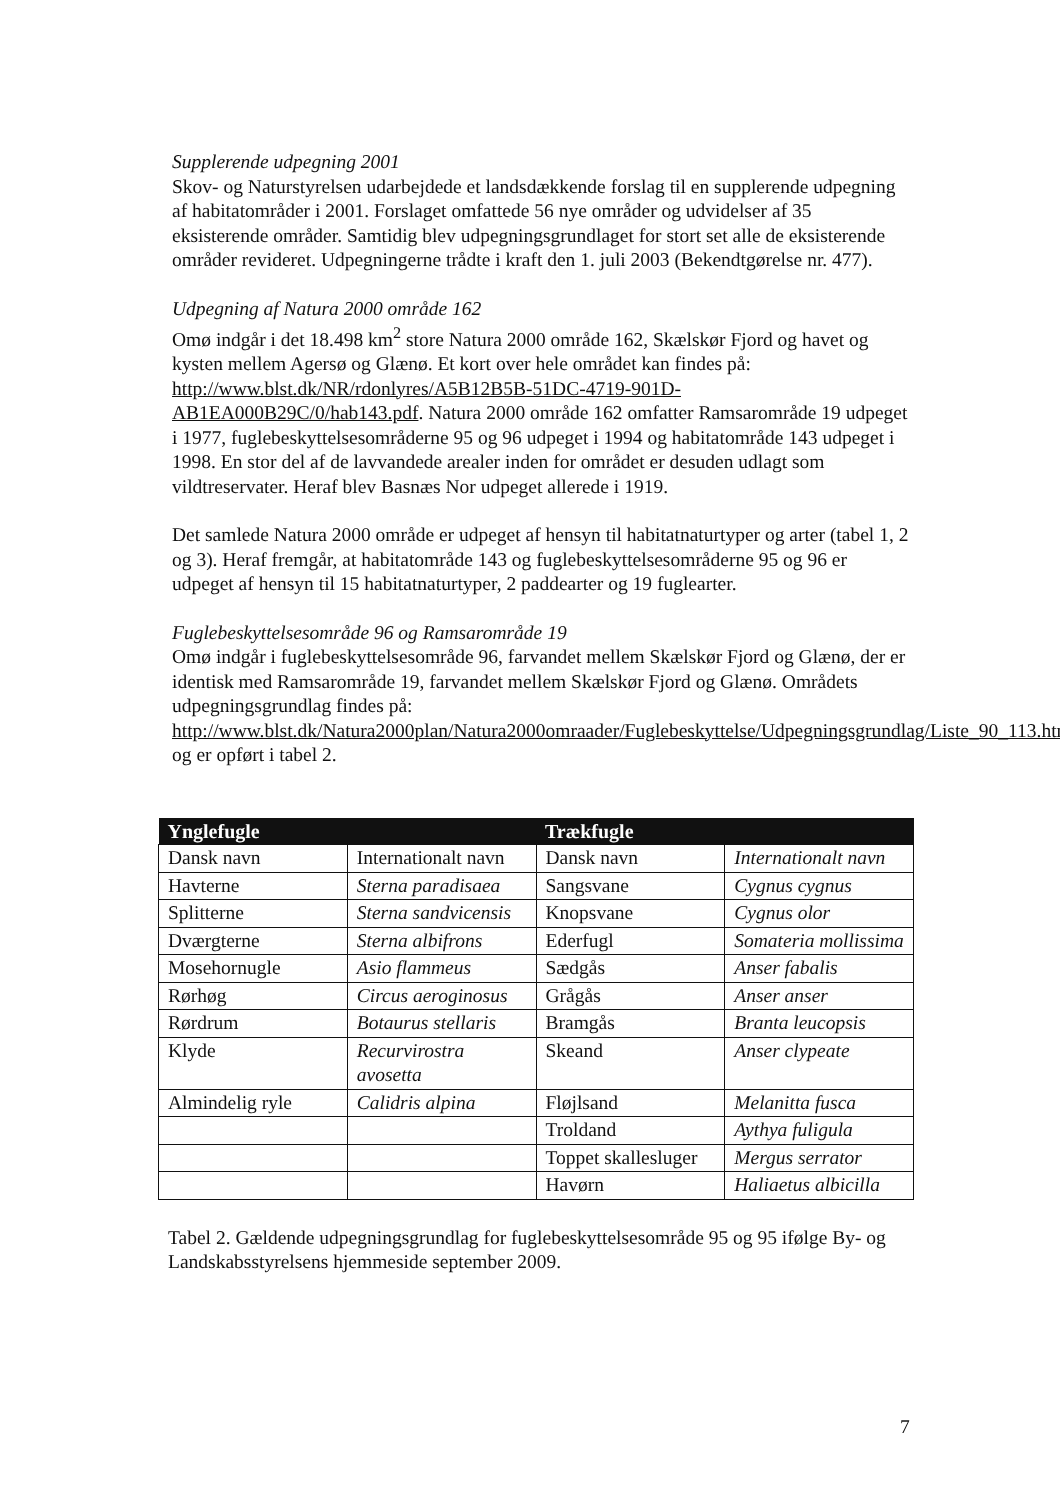Supplerende udpegning 2001
Skov- og Naturstyrelsen udarbejdede et landsdækkende forslag til en supplerende udpegning af habitatområder i 2001. Forslaget omfattede 56 nye områder og udvidelser af 35 eksisterende områder. Samtidig blev udpegningsgrundlaget for stort set alle de eksisterende områder revideret. Udpegningerne trådte i kraft den 1. juli 2003 (Bekendtgørelse nr. 477).
Udpegning af Natura 2000 område 162
Omø indgår i det 18.498 km<sup>2</sup> store Natura 2000 område 162, Skælskør Fjord og havet og kysten mellem Agersø og Glænø. Et kort over hele området kan findes på: http://www.blst.dk/NR/rdonlyres/A5B12B5B-51DC-4719-901D-AB1EA000B29C/0/hab143.pdf. Natura 2000 område 162 omfatter Ramsarområde 19 udpeget i 1977, fuglebeskyttelsesområderne 95 og 96 udpeget i 1994 og habitatområde 143 udpeget i 1998. En stor del af de lavvandede arealer inden for området er desuden udlagt som vildtreservater. Heraf blev Basnæs Nor udpeget allerede i 1919.
Det samlede Natura 2000 område er udpeget af hensyn til habitatnaturtyper og arter (tabel 1, 2 og 3). Heraf fremgår, at habitatområde 143 og fuglebeskyttelsesområderne 95 og 96 er udpeget af hensyn til 15 habitatnaturtyper, 2 paddearter og 19 fuglearter.
Fuglebeskyttelsesområde 96 og Ramsarområde 19
Omø indgår i fuglebeskyttelsesområde 96, farvandet mellem Skælskør Fjord og Glænø, der er identisk med Ramsarområde 19, farvandet mellem Skælskør Fjord og Glænø. Områdets udpegningsgrundlag findes på: http://www.blst.dk/Natura2000plan/Natura2000omraader/Fuglebeskyttelse/Udpegningsgrundlag/Liste_90_113.htm og er opført i tabel 2.
| Ynglefugle | | Trækfugle | |
| --- | --- | --- | --- |
| Dansk navn | Internationalt navn | Dansk navn | Internationalt navn |
| Havterne | Sterna paradisaea | Sangsvane | Cygnus cygnus |
| Splitterne | Sterna sandvicensis | Knopsvane | Cygnus olor |
| Dværgterne | Sterna albifrons | Ederfugl | Somateria mollissima |
| Mosehornugle | Asio flammeus | Sædgås | Anser fabalis |
| Rørhøg | Circus aeroginosus | Grågås | Anser anser |
| Rørdrum | Botaurus stellaris | Bramgås | Branta leucopsis |
| Klyde | Recurvirostra avosetta | Skeand | Anser clypeate |
| Almindelig ryle | Calidris alpina | Fløjlsand | Melanitta fusca |
| | | Troldand | Aythya fuligula |
| | | Toppet skallesluger | Mergus serrator |
| | | Havørn | Haliaetus albicilla |
Tabel 2. Gældende udpegningsgrundlag for fuglebeskyttelsesområde 95 og 95 ifølge By- og Landskabsstyrelsens hjemmeside september 2009.
7